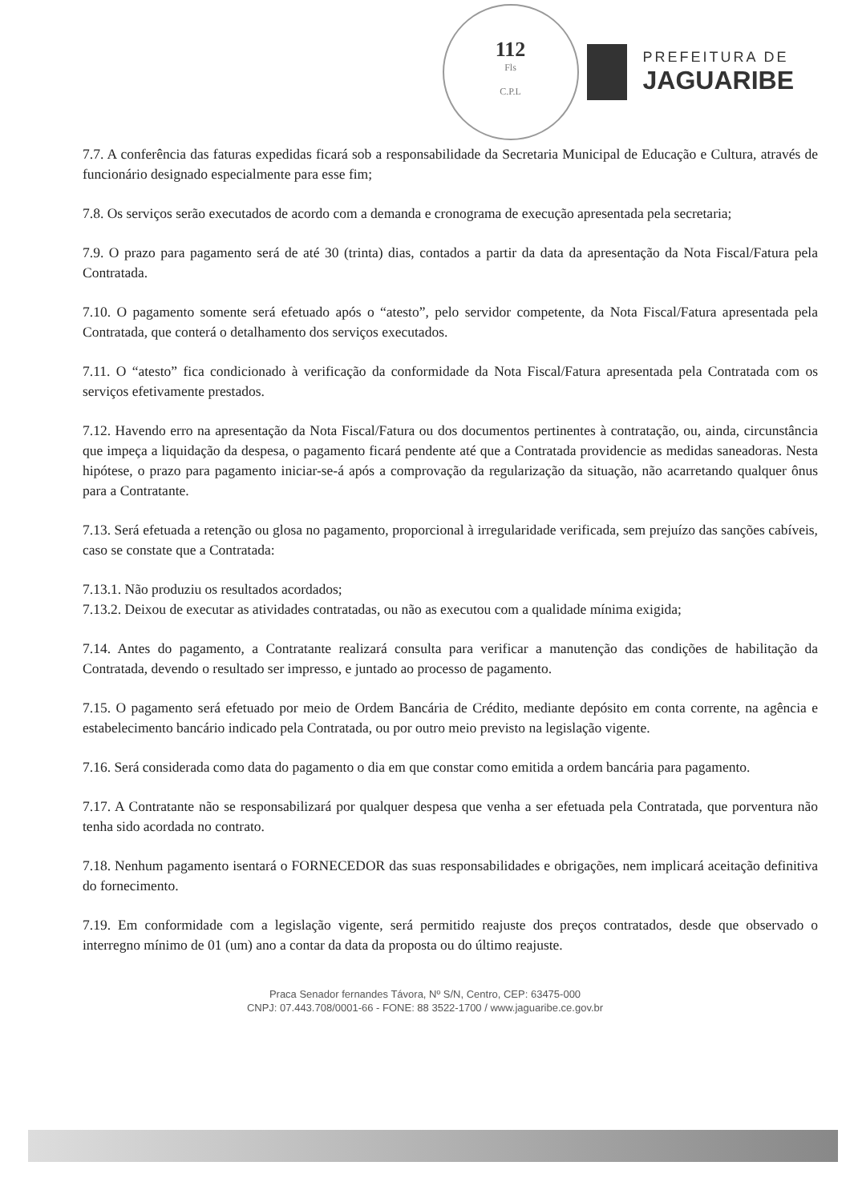112
Fls
C.P.L
PREFEITURA DE
JAGUARIBE
7.7. A conferência das faturas expedidas ficará sob a responsabilidade da Secretaria Municipal de Educação e Cultura, através de funcionário designado especialmente para esse fim;
7.8. Os serviços serão executados de acordo com a demanda e cronograma de execução apresentada pela secretaria;
7.9. O prazo para pagamento será de até 30 (trinta) dias, contados a partir da data da apresentação da Nota Fiscal/Fatura pela Contratada.
7.10. O pagamento somente será efetuado após o “atesto”, pelo servidor competente, da Nota Fiscal/Fatura apresentada pela Contratada, que conterá o detalhamento dos serviços executados.
7.11. O “atesto” fica condicionado à verificação da conformidade da Nota Fiscal/Fatura apresentada pela Contratada com os serviços efetivamente prestados.
7.12. Havendo erro na apresentação da Nota Fiscal/Fatura ou dos documentos pertinentes à contratação, ou, ainda, circunstância que impeça a liquidação da despesa, o pagamento ficará pendente até que a Contratada providencie as medidas saneadoras. Nesta hipótese, o prazo para pagamento iniciar-se-á após a comprovação da regularização da situação, não acarretando qualquer ônus para a Contratante.
7.13. Será efetuada a retenção ou glosa no pagamento, proporcional à irregularidade verificada, sem prejuízo das sanções cabíveis, caso se constate que a Contratada:
7.13.1. Não produziu os resultados acordados;
7.13.2. Deixou de executar as atividades contratadas, ou não as executou com a qualidade mínima exigida;
7.14. Antes do pagamento, a Contratante realizará consulta para verificar a manutenção das condições de habilitação da Contratada, devendo o resultado ser impresso, e juntado ao processo de pagamento.
7.15. O pagamento será efetuado por meio de Ordem Bancária de Crédito, mediante depósito em conta corrente, na agência e estabelecimento bancário indicado pela Contratada, ou por outro meio previsto na legislação vigente.
7.16. Será considerada como data do pagamento o dia em que constar como emitida a ordem bancária para pagamento.
7.17. A Contratante não se responsabilizará por qualquer despesa que venha a ser efetuada pela Contratada, que porventura não tenha sido acordada no contrato.
7.18. Nenhum pagamento isentará o FORNECEDOR das suas responsabilidades e obrigações, nem implicará aceitação definitiva do fornecimento.
7.19. Em conformidade com a legislação vigente, será permitido reajuste dos preços contratados, desde que observado o interregno mínimo de 01 (um) ano a contar da data da proposta ou do último reajuste.
Praca Senador fernandes Távora, Nº S/N, Centro, CEP: 63475-000
CNPJ: 07.443.708/0001-66 - FONE: 88 3522-1700 / www.jaguaribe.ce.gov.br